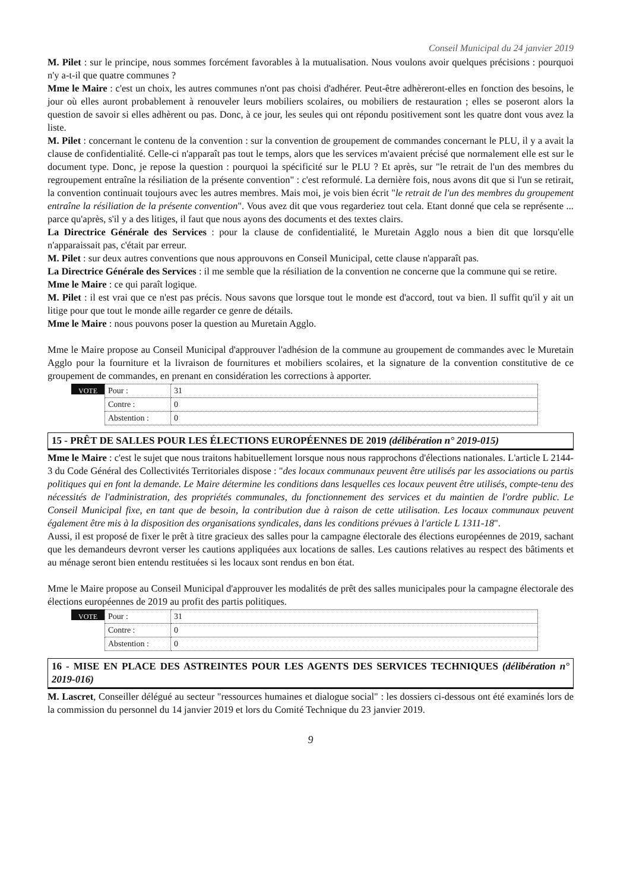Conseil Municipal du 24 janvier 2019
M. Pilet : sur le principe, nous sommes forcément favorables à la mutualisation. Nous voulons avoir quelques précisions : pourquoi n'y a-t-il que quatre communes ?
Mme le Maire : c'est un choix, les autres communes n'ont pas choisi d'adhérer. Peut-être adhèreront-elles en fonction des besoins, le jour où elles auront probablement à renouveler leurs mobiliers scolaires, ou mobiliers de restauration ; elles se poseront alors la question de savoir si elles adhèrent ou pas. Donc, à ce jour, les seules qui ont répondu positivement sont les quatre dont vous avez la liste.
M. Pilet : concernant le contenu de la convention : sur la convention de groupement de commandes concernant le PLU, il y a avait la clause de confidentialité. Celle-ci n'apparaît pas tout le temps, alors que les services m'avaient précisé que normalement elle est sur le document type. Donc, je repose la question : pourquoi la spécificité sur le PLU ? Et après, sur "le retrait de l'un des membres du regroupement entraîne la résiliation de la présente convention" : c'est reformulé. La dernière fois, nous avons dit que si l'un se retirait, la convention continuait toujours avec les autres membres. Mais moi, je vois bien écrit "le retrait de l'un des membres du groupement entraîne la résiliation de la présente convention". Vous avez dit que vous regarderiez tout cela. Etant donné que cela se représente ... parce qu'après, s'il y a des litiges, il faut que nous ayons des documents et des textes clairs.
La Directrice Générale des Services : pour la clause de confidentialité, le Muretain Agglo nous a bien dit que lorsqu'elle n'apparaissait pas, c'était par erreur.
M. Pilet : sur deux autres conventions que nous approuvons en Conseil Municipal, cette clause n'apparaît pas.
La Directrice Générale des Services : il me semble que la résiliation de la convention ne concerne que la commune qui se retire.
Mme le Maire : ce qui paraît logique.
M. Pilet : il est vrai que ce n'est pas précis. Nous savons que lorsque tout le monde est d'accord, tout va bien. Il suffit qu'il y ait un litige pour que tout le monde aille regarder ce genre de détails.
Mme le Maire : nous pouvons poser la question au Muretain Agglo.
Mme le Maire propose au Conseil Municipal d'approuver l'adhésion de la commune au groupement de commandes avec le Muretain Agglo pour la fourniture et la livraison de fournitures et mobiliers scolaires, et la signature de la convention constitutive de ce groupement de commandes, en prenant en considération les corrections à apporter.
VOTE
| Pour : | 31 |
| Contre : | 0 |
| Abstention : | 0 |
15 - PRÊT DE SALLES POUR LES ÉLECTIONS EUROPÉENNES DE 2019 (délibération n° 2019-015)
Mme le Maire : c'est le sujet que nous traitons habituellement lorsque nous nous rapprochons d'élections nationales. L'article L 2144-3 du Code Général des Collectivités Territoriales dispose : "des locaux communaux peuvent être utilisés par les associations ou partis politiques qui en font la demande. Le Maire détermine les conditions dans lesquelles ces locaux peuvent être utilisés, compte-tenu des nécessités de l'administration, des propriétés communales, du fonctionnement des services et du maintien de l'ordre public. Le Conseil Municipal fixe, en tant que de besoin, la contribution due à raison de cette utilisation. Les locaux communaux peuvent également être mis à la disposition des organisations syndicales, dans les conditions prévues à l'article L 1311-18".
Aussi, il est proposé de fixer le prêt à titre gracieux des salles pour la campagne électorale des élections européennes de 2019, sachant que les demandeurs devront verser les cautions appliquées aux locations de salles. Les cautions relatives au respect des bâtiments et au ménage seront bien entendu restituées si les locaux sont rendus en bon état.
Mme le Maire propose au Conseil Municipal d'approuver les modalités de prêt des salles municipales pour la campagne électorale des élections européennes de 2019 au profit des partis politiques.
VOTE
| Pour : | 31 |
| Contre : | 0 |
| Abstention : | 0 |
16 - MISE EN PLACE DES ASTREINTES POUR LES AGENTS DES SERVICES TECHNIQUES (délibération n° 2019-016)
M. Lascret, Conseiller délégué au secteur "ressources humaines et dialogue social" : les dossiers ci-dessous ont été examinés lors de la commission du personnel du 14 janvier 2019 et lors du Comité Technique du 23 janvier 2019.
9